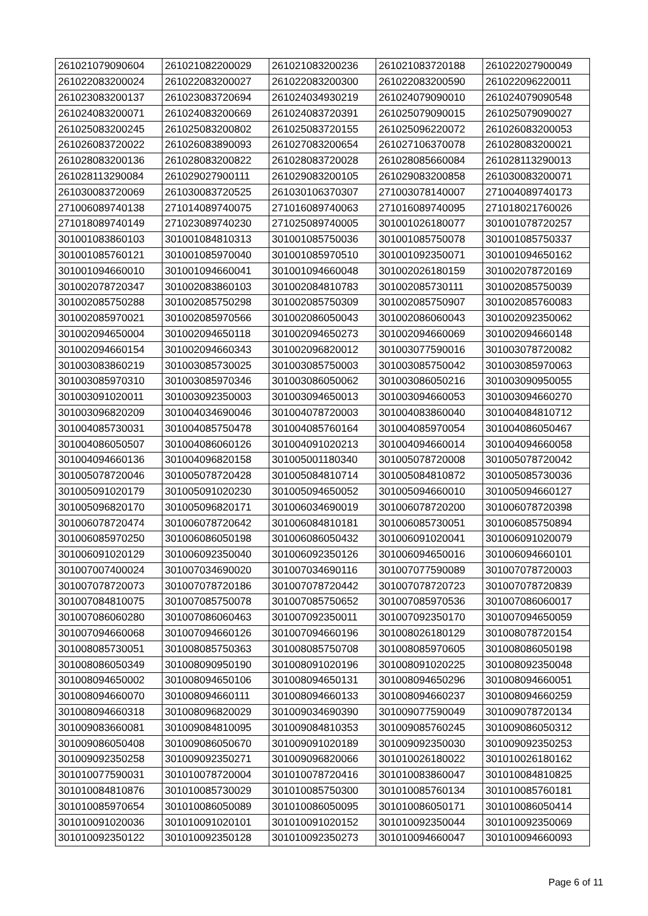| 261021079090604 | 261021082200029 | 261021083200236 | 261021083720188 | 261022027900049 |
| 261022083200024 | 261022083200027 | 261022083200300 | 261022083200590 | 261022096220011 |
| 261023083200137 | 261023083720694 | 261024034930219 | 261024079090010 | 261024079090548 |
| 261024083200071 | 261024083200669 | 261024083720391 | 261025079090015 | 261025079090027 |
| 261025083200245 | 261025083200802 | 261025083720155 | 261025096220072 | 261026083200053 |
| 261026083720022 | 261026083890093 | 261027083200654 | 261027106370078 | 261028083200021 |
| 261028083200136 | 261028083200822 | 261028083720028 | 261028085660084 | 261028113290013 |
| 261028113290084 | 261029027900111 | 261029083200105 | 261029083200858 | 261030083200071 |
| 261030083720069 | 261030083720525 | 261030106370307 | 271003078140007 | 271004089740173 |
| 271006089740138 | 271014089740075 | 271016089740063 | 271016089740095 | 271018021760026 |
| 271018089740149 | 271023089740230 | 271025089740005 | 301001026180077 | 301001078720257 |
| 301001083860103 | 301001084810313 | 301001085750036 | 301001085750078 | 301001085750337 |
| 301001085760121 | 301001085970040 | 301001085970510 | 301001092350071 | 301001094650162 |
| 301001094660010 | 301001094660041 | 301001094660048 | 301002026180159 | 301002078720169 |
| 301002078720347 | 301002083860103 | 301002084810783 | 301002085730111 | 301002085750039 |
| 301002085750288 | 301002085750298 | 301002085750309 | 301002085750907 | 301002085760083 |
| 301002085970021 | 301002085970566 | 301002086050043 | 301002086060043 | 301002092350062 |
| 301002094650004 | 301002094650118 | 301002094650273 | 301002094660069 | 301002094660148 |
| 301002094660154 | 301002094660343 | 301002096820012 | 301003077590016 | 301003078720082 |
| 301003083860219 | 301003085730025 | 301003085750003 | 301003085750042 | 301003085970063 |
| 301003085970310 | 301003085970346 | 301003086050062 | 301003086050216 | 301003090950055 |
| 301003091020011 | 301003092350003 | 301003094650013 | 301003094660053 | 301003094660270 |
| 301003096820209 | 301004034690046 | 301004078720003 | 301004083860040 | 301004084810712 |
| 301004085730031 | 301004085750478 | 301004085760164 | 301004085970054 | 301004086050467 |
| 301004086050507 | 301004086060126 | 301004091020213 | 301004094660014 | 301004094660058 |
| 301004094660136 | 301004096820158 | 301005001180340 | 301005078720008 | 301005078720042 |
| 301005078720046 | 301005078720428 | 301005084810714 | 301005084810872 | 301005085730036 |
| 301005091020179 | 301005091020230 | 301005094650052 | 301005094660010 | 301005094660127 |
| 301005096820170 | 301005096820171 | 301006034690019 | 301006078720200 | 301006078720398 |
| 301006078720474 | 301006078720642 | 301006084810181 | 301006085730051 | 301006085750894 |
| 301006085970250 | 301006086050198 | 301006086050432 | 301006091020041 | 301006091020079 |
| 301006091020129 | 301006092350040 | 301006092350126 | 301006094650016 | 301006094660101 |
| 301007007400024 | 301007034690020 | 301007034690116 | 301007077590089 | 301007078720003 |
| 301007078720073 | 301007078720186 | 301007078720442 | 301007078720723 | 301007078720839 |
| 301007084810075 | 301007085750078 | 301007085750652 | 301007085970536 | 301007086060017 |
| 301007086060280 | 301007086060463 | 301007092350011 | 301007092350170 | 301007094650059 |
| 301007094660068 | 301007094660126 | 301007094660196 | 301008026180129 | 301008078720154 |
| 301008085730051 | 301008085750363 | 301008085750708 | 301008085970605 | 301008086050198 |
| 301008086050349 | 301008090950190 | 301008091020196 | 301008091020225 | 301008092350048 |
| 301008094650002 | 301008094650106 | 301008094650131 | 301008094650296 | 301008094660051 |
| 301008094660070 | 301008094660111 | 301008094660133 | 301008094660237 | 301008094660259 |
| 301008094660318 | 301008096820029 | 301009034690390 | 301009077590049 | 301009078720134 |
| 301009083660081 | 301009084810095 | 301009084810353 | 301009085760245 | 301009086050312 |
| 301009086050408 | 301009086050670 | 301009091020189 | 301009092350030 | 301009092350253 |
| 301009092350258 | 301009092350271 | 301009096820066 | 301010026180022 | 301010026180162 |
| 301010077590031 | 301010078720004 | 301010078720416 | 301010083860047 | 301010084810825 |
| 301010084810876 | 301010085730029 | 301010085750300 | 301010085760134 | 301010085760181 |
| 301010085970654 | 301010086050089 | 301010086050095 | 301010086050171 | 301010086050414 |
| 301010091020036 | 301010091020101 | 301010091020152 | 301010092350044 | 301010092350069 |
| 301010092350122 | 301010092350128 | 301010092350273 | 301010094660047 | 301010094660093 |
Page 6 of 11